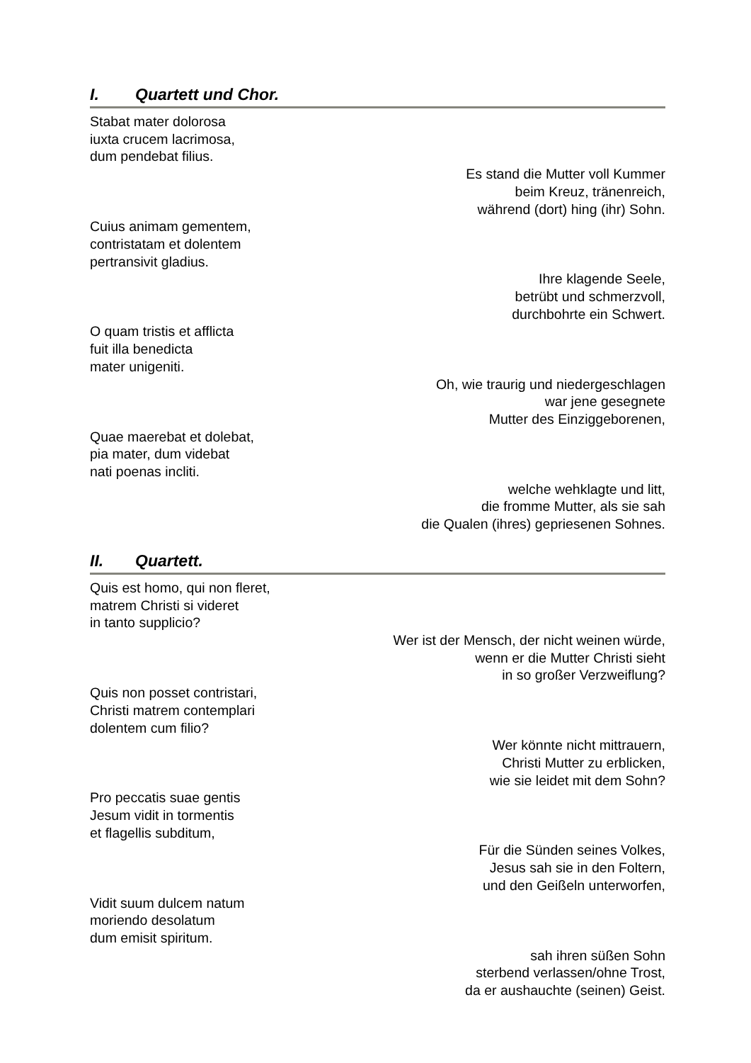I. Quartett und Chor.
Stabat mater dolorosa
iuxta crucem lacrimosa,
dum pendebat filius.
Es stand die Mutter voll Kummer
beim Kreuz, tränenreich,
während (dort) hing (ihr) Sohn.
Cuius animam gementem,
contristatam et dolentem
pertransivit gladius.
Ihre klagende Seele,
betrübt und schmerzvoll,
durchbohrte ein Schwert.
O quam tristis et afflicta
fuit illa benedicta
mater unigeniti.
Oh, wie traurig und niedergeschlagen
war jene gesegnete
Mutter des Einziggeborenen,
Quae maerebat et dolebat,
pia mater, dum videbat
nati poenas incliti.
welche wehklagte und litt,
die fromme Mutter, als sie sah
die Qualen (ihres) gepriesenen Sohnes.
II. Quartett.
Quis est homo, qui non fleret,
matrem Christi si videret
in tanto supplicio?
Wer ist der Mensch, der nicht weinen würde,
wenn er die Mutter Christi sieht
in so großer Verzweiflung?
Quis non posset contristari,
Christi matrem contemplari
dolentem cum filio?
Wer könnte nicht mittrauern,
Christi Mutter zu erblicken,
wie sie leidet mit dem Sohn?
Pro peccatis suae gentis
Jesum vidit in tormentis
et flagellis subditum,
Für die Sünden seines Volkes,
Jesus sah sie in den Foltern,
und den Geißeln unterworfen,
Vidit suum dulcem natum
moriendo desolatum
dum emisit spiritum.
sah ihren süßen Sohn
sterbend verlassen/ohne Trost,
da er aushauchte (seinen) Geist.